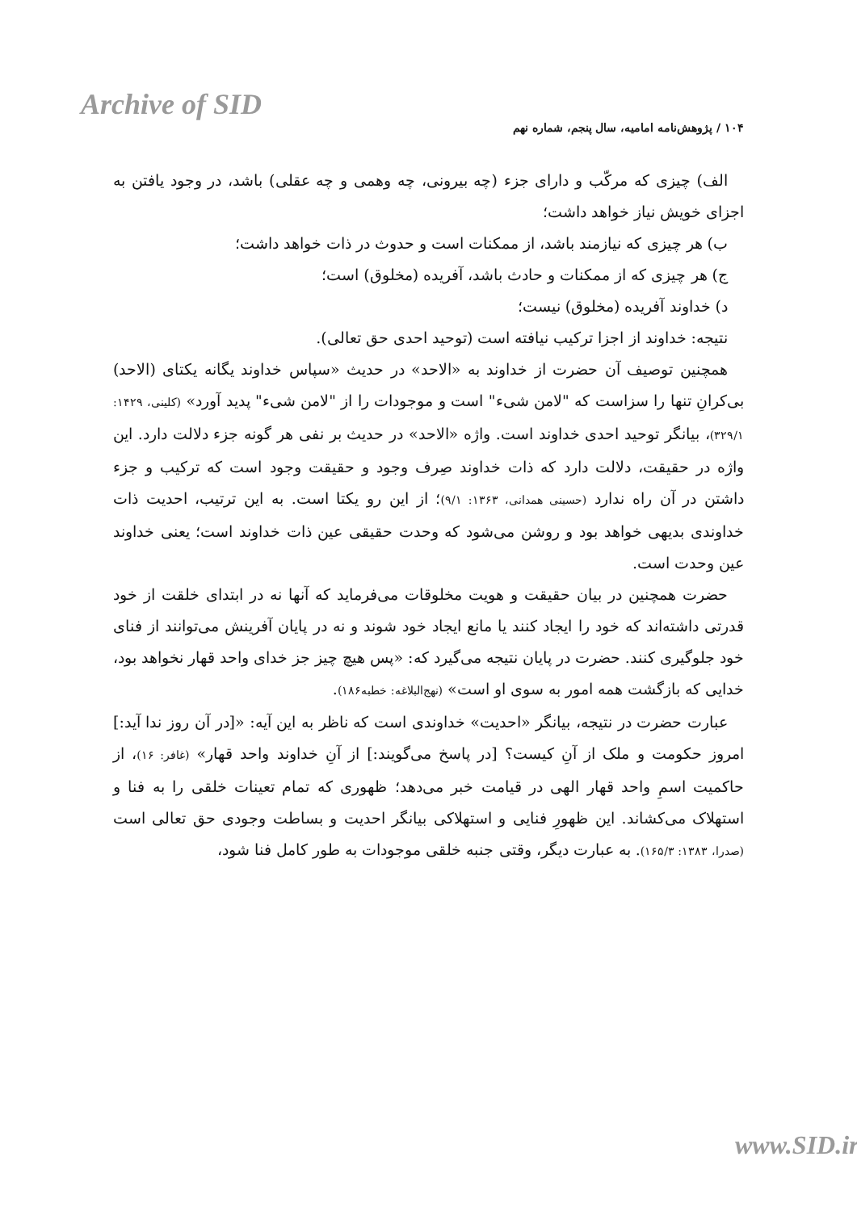Archive of SID
۱۰۴ / پژوهش‌نامه امامیه، سال پنجم، شماره نهم
الف) چیزی که مرکّب و دارای جزء (چه بیرونی، چه وهمی و چه عقلی) باشد، در وجود یافتن به اجزای خویش نیاز خواهد داشت؛
ب) هر چیزی که نیازمند باشد، از ممکنات است و حدوث در ذات خواهد داشت؛
ج) هر چیزی که از ممکنات و حادث باشد، آفریده (مخلوق) است؛
د) خداوند آفریده (مخلوق) نیست؛
نتیجه: خداوند از اجزا ترکیب نیافته است (توحید احدی حق تعالی).
همچنین توصیف آن حضرت از خداوند به «الاحد» در حدیث «سپاس خداوند یگانه یکتای (الاحد) بی‌کرانِ تنها را سزاست که "لامن شیء" است و موجودات را از "لامن شیء" پدید آورد» (کلینی، ۱۴۲۹: ۳۲۹/۱)، بیانگر توحید احدی خداوند است. واژه «الاحد» در حدیث بر نفی هر گونه جزء دلالت دارد. این واژه در حقیقت، دلالت دارد که ذات خداوند صِرف وجود و حقیقت وجود است که ترکیب و جزء داشتن در آن راه ندارد (حسینی همدانی، ۱۳۶۳: ۹/۱)؛ از این رو یکتا است. به این ترتیب، احدیت ذات خداوندی بدیهی خواهد بود و روشن می‌شود که وحدت حقیقی عین ذات خداوند است؛ یعنی خداوند عین وحدت است.
حضرت همچنین در بیان حقیقت و هویت مخلوقات می‌فرماید که آنها نه در ابتدای خلقت از خود قدرتی داشته‌اند که خود را ایجاد کنند یا مانع ایجاد خود شوند و نه در پایان آفرینش می‌توانند از فنای خود جلوگیری کنند. حضرت در پایان نتیجه می‌گیرد که: «پس هیچ چیز جز خدای واحد قهار نخواهد بود، خدایی که بازگشت همه امور به سوی او است» (نهج‌البلاغه: خطبه۱۸۶).
عبارت حضرت در نتیجه، بیانگر «احدیت» خداوندی است که ناظر به این آیه: «[در آن روز ندا آید:] امروز حکومت و ملک از آنِ کیست؟ [در پاسخ می‌گویند:] از آنِ خداوند واحد قهار» (غافر: ۱۶)، از حاکمیت اسمِ واحد قهار الهی در قیامت خبر می‌دهد؛ ظهوری که تمام تعینات خلقی را به فنا و استهلاک می‌کشاند. این ظهورِ فنایی و استهلاکی بیانگر احدیت و بساطت وجودی حق تعالی است (صدرا، ۱۳۸۳: ۱۶۵/۳). به عبارت دیگر، وقتی جنبه خلقی موجودات به طور کامل فنا شود،
www.SID.ir